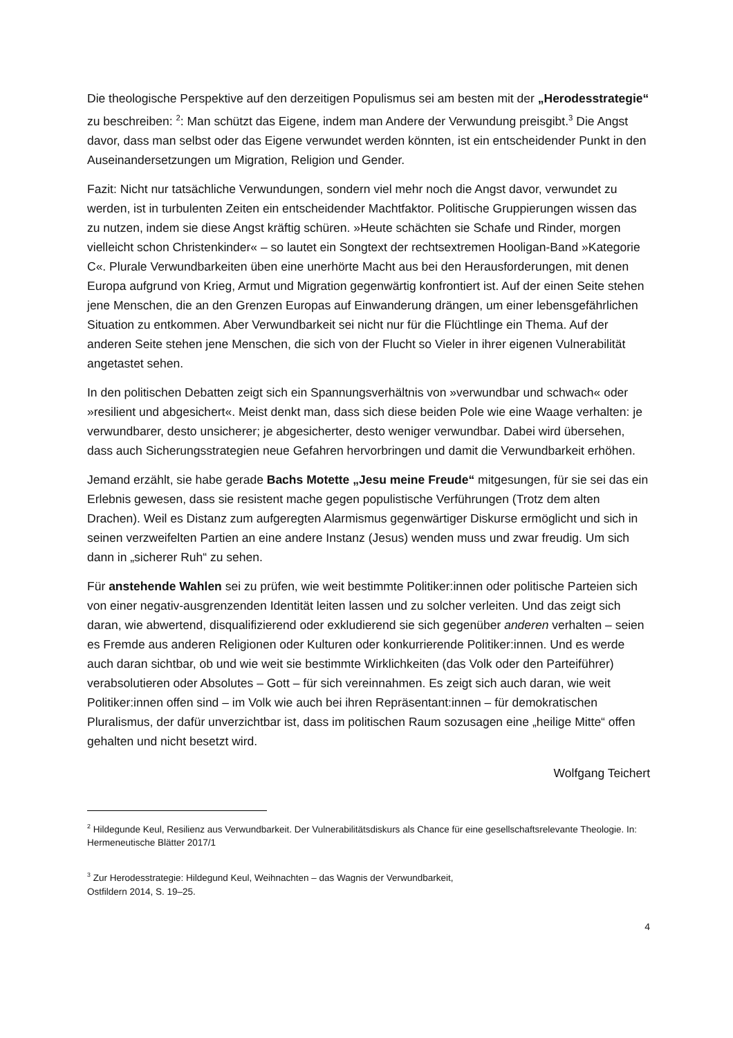Die theologische Perspektive auf den derzeitigen Populismus sei am besten mit der „Herodesstrategie“ zu beschreiben: <sup>2</sup>: Man schützt das Eigene, indem man Andere der Verwundung preisgibt.<sup>3</sup> Die Angst davor, dass man selbst oder das Eigene verwundet werden könnten, ist ein entscheidender Punkt in den Auseinandersetzungen um Migration, Religion und Gender.
Fazit: Nicht nur tatsächliche Verwundungen, sondern viel mehr noch die Angst davor, verwundet zu werden, ist in turbulenten Zeiten ein entscheidender Machtfaktor. Politische Gruppierungen wissen das zu nutzen, indem sie diese Angst kräftig schüren. »Heute schächten sie Schafe und Rinder, morgen vielleicht schon Christenkinder« – so lautet ein Songtext der rechtsextremen Hooligan-Band »Kategorie C«. Plurale Verwundbarkeiten üben eine unerhörte Macht aus bei den Herausforderungen, mit denen Europa aufgrund von Krieg, Armut und Migration gegenwärtig konfrontiert ist. Auf der einen Seite stehen jene Menschen, die an den Grenzen Europas auf Einwanderung drängen, um einer lebensgefährlichen Situation zu entkommen. Aber Verwundbarkeit sei nicht nur für die Flüchtlinge ein Thema. Auf der anderen Seite stehen jene Menschen, die sich von der Flucht so Vieler in ihrer eigenen Vulnerabilität angetastet sehen.
In den politischen Debatten zeigt sich ein Spannungsverhältnis von »verwundbar und schwach« oder »resilient und abgesichert«. Meist denkt man, dass sich diese beiden Pole wie eine Waage verhalten: je verwundbarer, desto unsicherer; je abgesicherter, desto weniger verwundbar. Dabei wird übersehen, dass auch Sicherungsstrategien neue Gefahren hervorbringen und damit die Verwundbarkeit erhöhen.
Jemand erzählt, sie habe gerade Bachs Motette „Jesu meine Freude“ mitgesungen, für sie sei das ein Erlebnis gewesen, dass sie resistent mache gegen populistische Verführungen (Trotz dem alten Drachen). Weil es Distanz zum aufgeregten Alarmismus gegenwärtiger Diskurse ermöglicht und sich in seinen verzweifelten Partien an eine andere Instanz (Jesus) wenden muss und zwar freudig. Um sich dann in „sicherer Ruh“ zu sehen.
Für anstehende Wahlen sei zu prüfen, wie weit bestimmte Politiker:innen oder politische Parteien sich von einer negativ-ausgrenzenden Identität leiten lassen und zu solcher verleiten. Und das zeigt sich daran, wie abwertend, disqualifizierend oder exkludierend sie sich gegenüber anderen verhalten – seien es Fremde aus anderen Religionen oder Kulturen oder konkurrierende Politiker:innen. Und es werde auch daran sichtbar, ob und wie weit sie bestimmte Wirklichkeiten (das Volk oder den Parteiführer) verabsolutieren oder Absolutes – Gott – für sich vereinnahmen. Es zeigt sich auch daran, wie weit Politiker:innen offen sind – im Volk wie auch bei ihren Repräsentant:innen – für demokratischen Pluralismus, der dafür unverzichtbar ist, dass im politischen Raum sozusagen eine „heilige Mitte“ offen gehalten und nicht besetzt wird.
Wolfgang Teichert
<sup>2</sup> Hildegunde Keul, Resilienz aus Verwundbarkeit. Der Vulnerabilitätsdiskurs als Chance für eine gesellschaftsrelevante Theologie. In: Hermeneutische Blätter 2017/1
<sup>3</sup> Zur Herodesstrategie: Hildegund Keul, Weihnachten – das Wagnis der Verwundbarkeit,
Ostfildern 2014, S. 19–25.
4